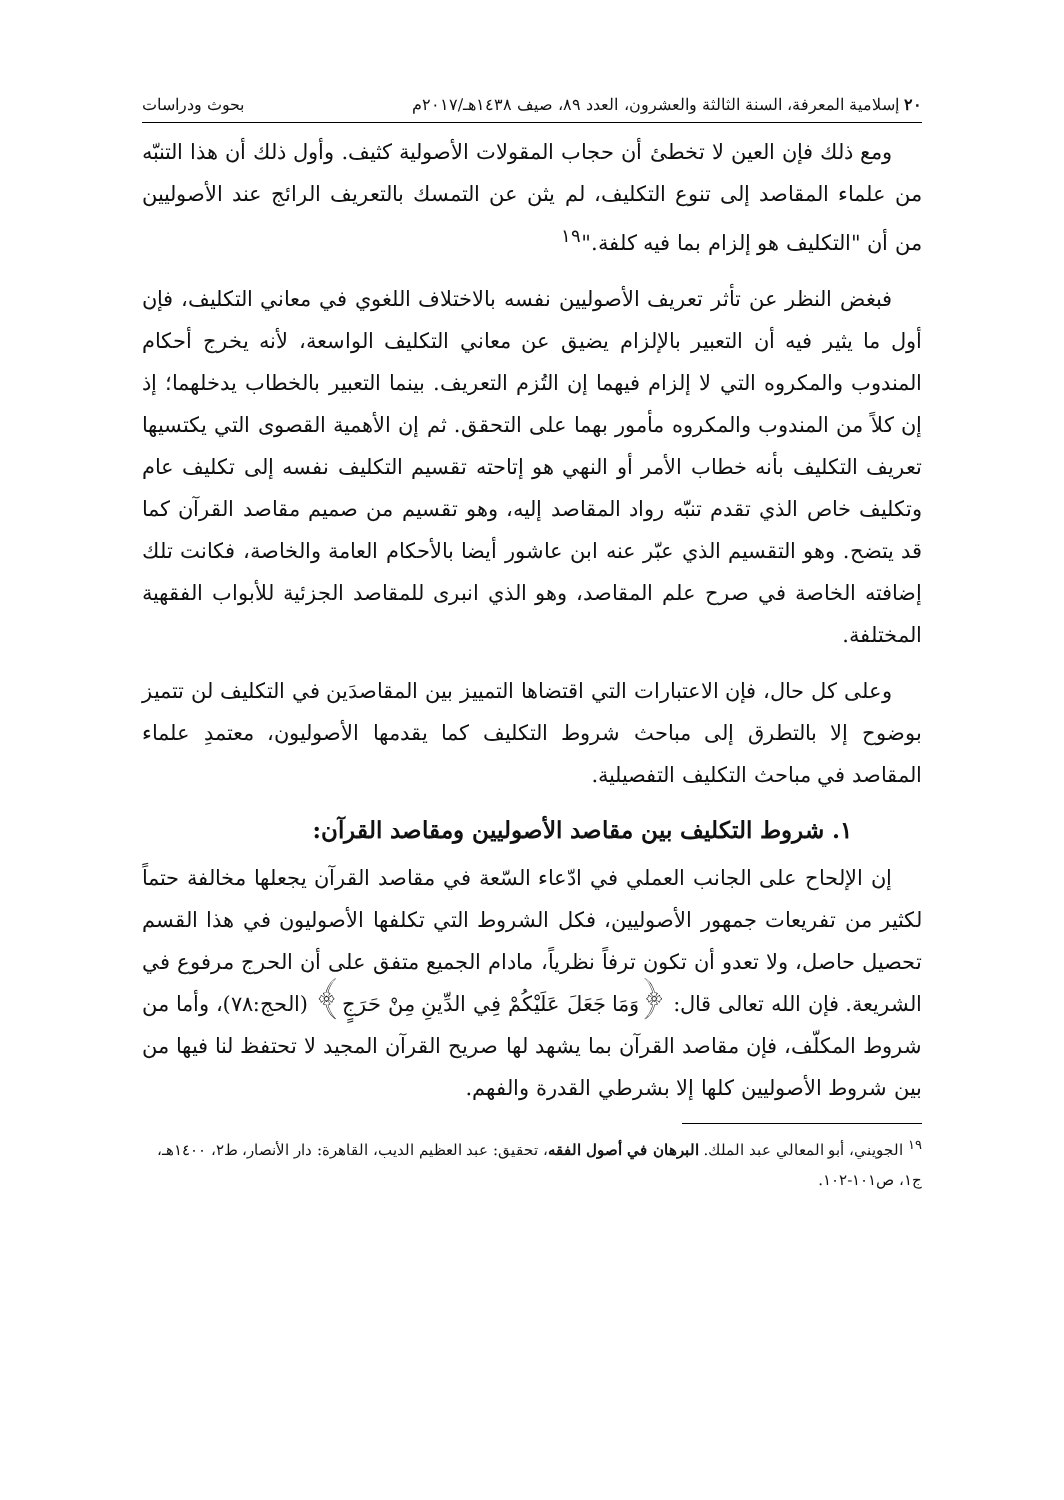٢٠ إسلامية المعرفة، السنة الثالثة والعشرون، العدد ٨٩، صيف ١٤٣٨هـ/٢٠١٧م بحوث ودراسات
ومع ذلك فإن العين لا تخطئ أن حجاب المقولات الأصولية كثيف. وأول ذلك أن هذا التنبّه من علماء المقاصد إلى تنوع التكليف، لم يثن عن التمسك بالتعريف الرائج عند الأصوليين من أن "التكليف هو إلزام بما فيه كلفة."<sup>١٩</sup>
فبغض النظر عن تأثر تعريف الأصوليين نفسه بالاختلاف اللغوي في معاني التكليف، فإن أول ما يثير فيه أن التعبير بالإلزام يضيق عن معاني التكليف الواسعة، لأنه يخرج أحكام المندوب والمكروه التي لا إلزام فيهما إن التُزم التعريف. بينما التعبير بالخطاب يدخلهما؛ إذ إن كلاً من المندوب والمكروه مأمور بهما على التحقق. ثم إن الأهمية القصوى التي يكتسيها تعريف التكليف بأنه خطاب الأمر أو النهي هو إتاحته تقسيم التكليف نفسه إلى تكليف عام وتكليف خاص الذي تقدم تنبّه رواد المقاصد إليه، وهو تقسيم من صميم مقاصد القرآن كما قد يتضح. وهو التقسيم الذي عبّر عنه ابن عاشور أيضا بالأحكام العامة والخاصة، فكانت تلك إضافته الخاصة في صرح علم المقاصد، وهو الذي انبرى للمقاصد الجزئية للأبواب الفقهية المختلفة.
وعلى كل حال، فإن الاعتبارات التي اقتضاها التمييز بين المقاصدَين في التكليف لن تتميز بوضوح إلا بالتطرق إلى مباحث شروط التكليف كما يقدمها الأصوليون، معتمدِ علماء المقاصد في مباحث التكليف التفصيلية.
١. شروط التكليف بين مقاصد الأصوليين ومقاصد القرآن:
إن الإلحاح على الجانب العملي في ادّعاء السّعة في مقاصد القرآن يجعلها مخالفة حتماً لكثير من تفريعات جمهور الأصوليين، فكل الشروط التي تكلفها الأصوليون في هذا القسم تحصيل حاصل، ولا تعدو أن تكون ترفاً نظرياً، مادام الجميع متفق على أن الحرج مرفوع في الشريعة. فإن الله تعالى قال: ﴿وَمَا جَعَلَ عَلَيْكُمْ فِي الدِّينِ مِنْ حَرَجٍ﴾ (الحج:٧٨)، وأما من شروط المكلّف، فإن مقاصد القرآن بما يشهد لها صريح القرآن المجيد لا تحتفظ لنا فيها من بين شروط الأصوليين كلها إلا بشرطي القدرة والفهم.
<sup>١٩</sup> الجويني، أبو المعالي عبد الملك. البرهان في أصول الفقه، تحقيق: عبد العظيم الديب، القاهرة: دار الأنصار، ط٢، ١٤٠٠هـ، ج١، ص١٠١-١٠٢.